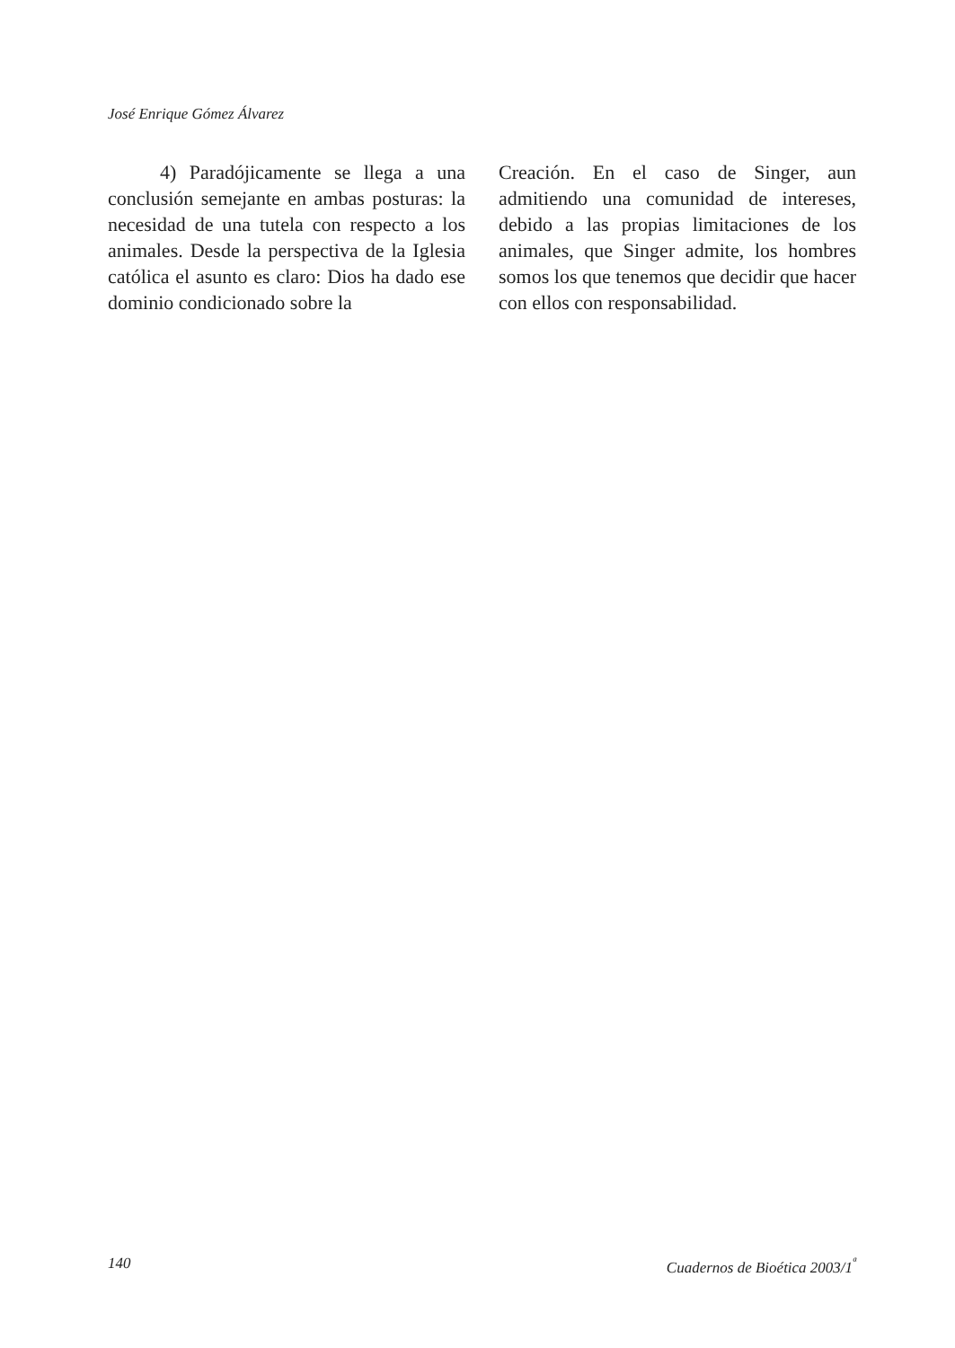José Enrique Gómez Álvarez
4) Paradójicamente se llega a una conclusión semejante en ambas posturas: la necesidad de una tutela con respecto a los animales. Desde la perspectiva de la Iglesia católica el asunto es claro: Dios ha dado ese dominio condicionado sobre la
Creación. En el caso de Singer, aun admitiendo una comunidad de intereses, debido a las propias limitaciones de los animales, que Singer admite, los hombres somos los que tenemos que decidir que hacer con ellos con responsabilidad.
140 Cuadernos de Bioética 2003/1<sup>ª</sup>